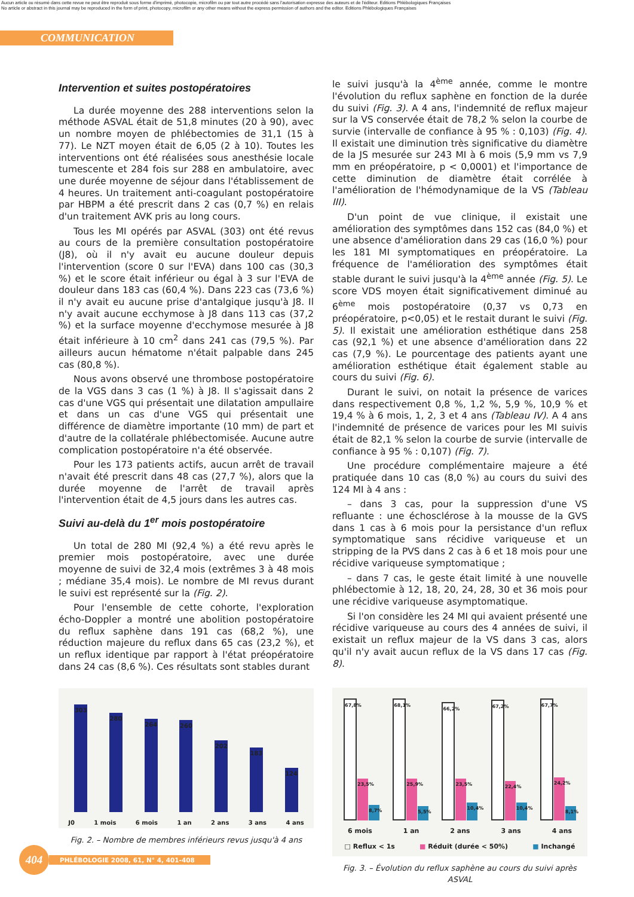Aucun article ou résumé dans cette revue ne peut être reproduit sous forme d'imprimé, photocopie, microfilm ou par tout autre procédé sans l'autorisation expresse des auteurs et de l'éditeur. Editions Phlébologiques Françaises
No article or abstract in this journal may be reproduced in the form of print, photocopy, microfilm or any other means without the express permission of authors and the editor. Editions Phlébologiques Françaises
COMMUNICATION
Intervention et suites postopératoires
La durée moyenne des 288 interventions selon la méthode ASVAL était de 51,8 minutes (20 à 90), avec un nombre moyen de phlébectomies de 31,1 (15 à 77). Le NZT moyen était de 6,05 (2 à 10). Toutes les interventions ont été réalisées sous anesthésie locale tumescente et 284 fois sur 288 en ambulatoire, avec une durée moyenne de séjour dans l'établissement de 4 heures. Un traitement anti-coagulant postopératoire par HBPM a été prescrit dans 2 cas (0,7 %) en relais d'un traitement AVK pris au long cours.
Tous les MI opérés par ASVAL (303) ont été revus au cours de la première consultation postopératoire (J8), où il n'y avait eu aucune douleur depuis l'intervention (score 0 sur l'EVA) dans 100 cas (30,3 %) et le score était inférieur ou égal à 3 sur l'EVA de douleur dans 183 cas (60,4 %). Dans 223 cas (73,6 %) il n'y avait eu aucune prise d'antalgique jusqu'à J8. Il n'y avait aucune ecchymose à J8 dans 113 cas (37,2 %) et la surface moyenne d'ecchymose mesurée à J8 était inférieure à 10 cm<sup>2</sup> dans 241 cas (79,5 %). Par ailleurs aucun hématome n'était palpable dans 245 cas (80,8 %).
Nous avons observé une thrombose postopératoire de la VGS dans 3 cas (1 %) à J8. Il s'agissait dans 2 cas d'une VGS qui présentait une dilatation ampullaire et dans un cas d'une VGS qui présentait une différence de diamètre importante (10 mm) de part et d'autre de la collatérale phlébectomisée. Aucune autre complication postopératoire n'a été observée.
Pour les 173 patients actifs, aucun arrêt de travail n'avait été prescrit dans 48 cas (27,7 %), alors que la durée moyenne de l'arrêt de travail après l'intervention était de 4,5 jours dans les autres cas.
Suivi au-delà du 1<sup>er</sup> mois postopératoire
Un total de 280 MI (92,4 %) a été revu après le premier mois postopératoire, avec une durée moyenne de suivi de 32,4 mois (extrêmes 3 à 48 mois ; médiane 35,4 mois). Le nombre de MI revus durant le suivi est représenté sur la (Fig. 2).
Pour l'ensemble de cette cohorte, l'exploration écho-Doppler a montré une abolition postopératoire du reflux saphène dans 191 cas (68,2 %), une réduction majeure du reflux dans 65 cas (23,2 %), et un reflux identique par rapport à l'état préopératoire dans 24 cas (8,6 %). Ces résultats sont stables durant
303
280
264
260
202
183
124
J0 1 mois 6 mois 1 an 2 ans 3 ans 4 ans
Fig. 2. – Nombre de membres inférieurs revus jusqu'à 4 ans
le suivi jusqu'à la 4<sup>ème</sup> année, comme le montre l'évolution du reflux saphène en fonction de la durée du suivi (Fig. 3). A 4 ans, l'indemnité de reflux majeur sur la VS conservée était de 78,2 % selon la courbe de survie (intervalle de confiance à 95 % : 0,103) (Fig. 4). Il existait une diminution très significative du diamètre de la JS mesurée sur 243 MI à 6 mois (5,9 mm vs 7,9 mm en préopératoire, p < 0,0001) et l'importance de cette diminution de diamètre était corrélée à l'amélioration de l'hémodynamique de la VS (Tableau III).
D'un point de vue clinique, il existait une amélioration des symptômes dans 152 cas (84,0 %) et une absence d'amélioration dans 29 cas (16,0 %) pour les 181 MI symptomatiques en préopératoire. La fréquence de l'amélioration des symptômes était stable durant le suivi jusqu'à la 4<sup>ème</sup> année (Fig. 5). Le score VDS moyen était significativement diminué au 6<sup>ème</sup> mois postopératoire (0,37 vs 0,73 en préopératoire, p<0,05) et le restait durant le suivi (Fig. 5). Il existait une amélioration esthétique dans 258 cas (92,1 %) et une absence d'amélioration dans 22 cas (7,9 %). Le pourcentage des patients ayant une amélioration esthétique était également stable au cours du suivi (Fig. 6).
Durant le suivi, on notait la présence de varices dans respectivement 0,8 %, 1,2 %, 5,9 %, 10,9 % et 19,4 % à 6 mois, 1, 2, 3 et 4 ans (Tableau IV). A 4 ans l'indemnité de présence de varices pour les MI suivis était de 82,1 % selon la courbe de survie (intervalle de confiance à 95 % : 0,107) (Fig. 7).
Une procédure complémentaire majeure a été pratiquée dans 10 cas (8,0 %) au cours du suivi des 124 MI à 4 ans :
– dans 3 cas, pour la suppression d'une VS refluante : une échosclérose à la mousse de la GVS dans 1 cas à 6 mois pour la persistance d'un reflux symptomatique sans récidive variqueuse et un stripping de la PVS dans 2 cas à 6 et 18 mois pour une récidive variqueuse symptomatique ;
– dans 7 cas, le geste était limité à une nouvelle phlébectomie à 12, 18, 20, 24, 28, 30 et 36 mois pour une récidive variqueuse asymptomatique.
Si l'on considère les 24 MI qui avaient présenté une récidive variqueuse au cours des 4 années de suivi, il existait un reflux majeur de la VS dans 3 cas, alors qu'il n'y avait aucun reflux de la VS dans 17 cas (Fig. 8).
67,8%
23,5%
8,7%
68,1%
25,9%
5,5%
66,2%
23,5%
10,4%
67,2%
22,4%
10,4%
67,7%
24,2%
8,1%
6 mois 1 an 2 ans 3 ans 4 ans
□ Reflux < 1s ■ Réduit (durée < 50%) ■ Inchangé
Fig. 3. – Évolution du reflux saphène au cours du suivi après ASVAL
404
PHLÉBOLOGIE 2008, 61, N° 4, 401-408